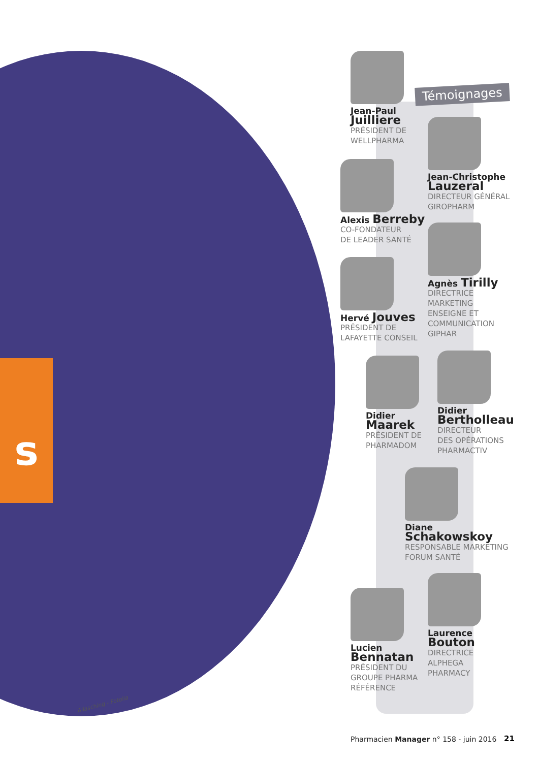s
Aliasching - Fotolia
Témoignages
Jean-Paul
Juilliere
PRÉSIDENT DE
WELLPHARMA
Jean-Christophe
Lauzeral
DIRECTEUR GÉNÉRAL
GIROPHARM
Alexis Berreby
CO-FONDATEUR
DE LEADER SANTÉ
Agnès Tirilly
DIRECTRICE
MARKETING
ENSEIGNE ET
COMMUNICATION
GIPHAR
Hervé Jouves
PRÉSIDENT DE
LAFAYETTE CONSEIL
Didier
Maarek
PRÉSIDENT DE
PHARMADOM
Didier
Bertholleau
DIRECTEUR
DES OPÉRATIONS
PHARMACTIV
Diane
Schakowskoy
RESPONSABLE MARKETING
FORUM SANTÉ
Laurence
Bouton
DIRECTRICE
ALPHEGA
PHARMACY
Lucien
Bennatan
PRÉSIDENT DU
GROUPE PHARMA
RÉFÉRENCE
Pharmacien Manager n° 158 - juin 2016
21